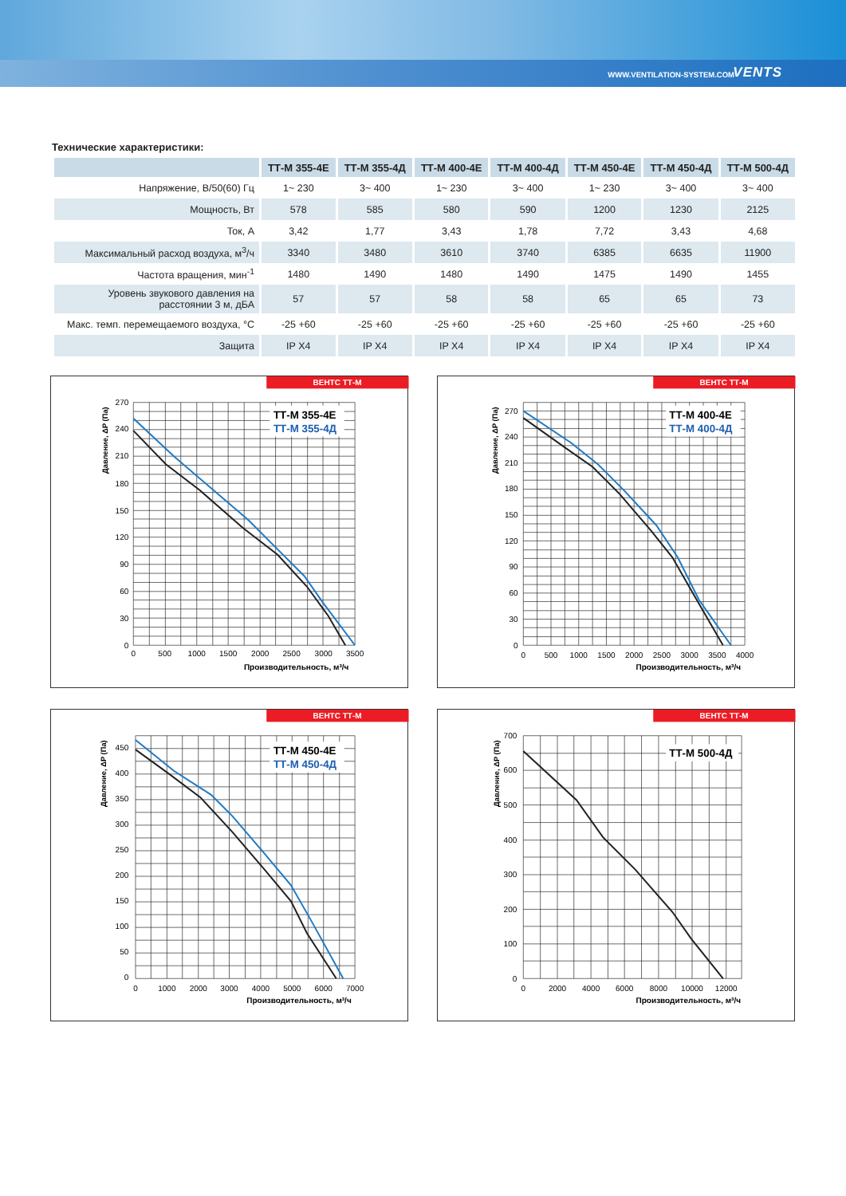WWW.VENTILATION-SYSTEM.COM VENTS
Технические характеристики:
| | ТТ-М 355-4Е | ТТ-М 355-4Д | ТТ-М 400-4Е | ТТ-М 400-4Д | ТТ-М 450-4Е | ТТ-М 450-4Д | ТТ-М 500-4Д |
| --- | --- | --- | --- | --- | --- | --- | --- |
| Напряжение, В/50(60) Гц | 1~ 230 | 3~ 400 | 1~ 230 | 3~ 400 | 1~ 230 | 3~ 400 | 3~ 400 |
| Мощность, Вт | 578 | 585 | 580 | 590 | 1200 | 1230 | 2125 |
| Ток, А | 3,42 | 1,77 | 3,43 | 1,78 | 7,72 | 3,43 | 4,68 |
| Максимальный расход воздуха, м<sup>3</sup>/ч | 3340 | 3480 | 3610 | 3740 | 6385 | 6635 | 11900 |
| Частота вращения, мин<sup>-1</sup> | 1480 | 1490 | 1480 | 1490 | 1475 | 1490 | 1455 |
| Уровень звукового давления на расстоянии 3 м, дБА | 57 | 57 | 58 | 58 | 65 | 65 | 73 |
| Макс. темп. перемещаемого воздуха, °С | -25 +60 | -25 +60 | -25 +60 | -25 +60 | -25 +60 | -25 +60 | -25 +60 |
| Защита | IP X4 | IP X4 | IP X4 | IP X4 | IP X4 | IP X4 | IP X4 |
ВЕНТС ТТ-М
ТТ-М 355-4Е
ТТ-М 355-4Д
0
30
60
90
120
150
180
210
240
270
0
500
1000
1500
2000
2500
3000
3500
Производительность, м³/ч
Давление, ΔP (Па)
ВЕНТС ТТ-М
ТТ-М 400-4Е
ТТ-М 400-4Д
0
30
60
90
120
150
180
210
240
270
0
500
1000
1500
2000
2500
3000
3500
4000
Производительность, м³/ч
Давление, ΔP (Па)
ВЕНТС ТТ-М
ТТ-М 450-4Е
ТТ-М 450-4Д
0
50
100
150
200
250
300
350
400
450
0
1000
2000
3000
4000
5000
6000
7000
Производительность, м³/ч
Давление, ΔP (Па)
ВЕНТС ТТ-М
ТТ-М 500-4Д
0
100
200
300
400
500
600
700
0
2000
4000
6000
8000
10000
12000
Производительность, м³/ч
Давление, ΔP (Па)